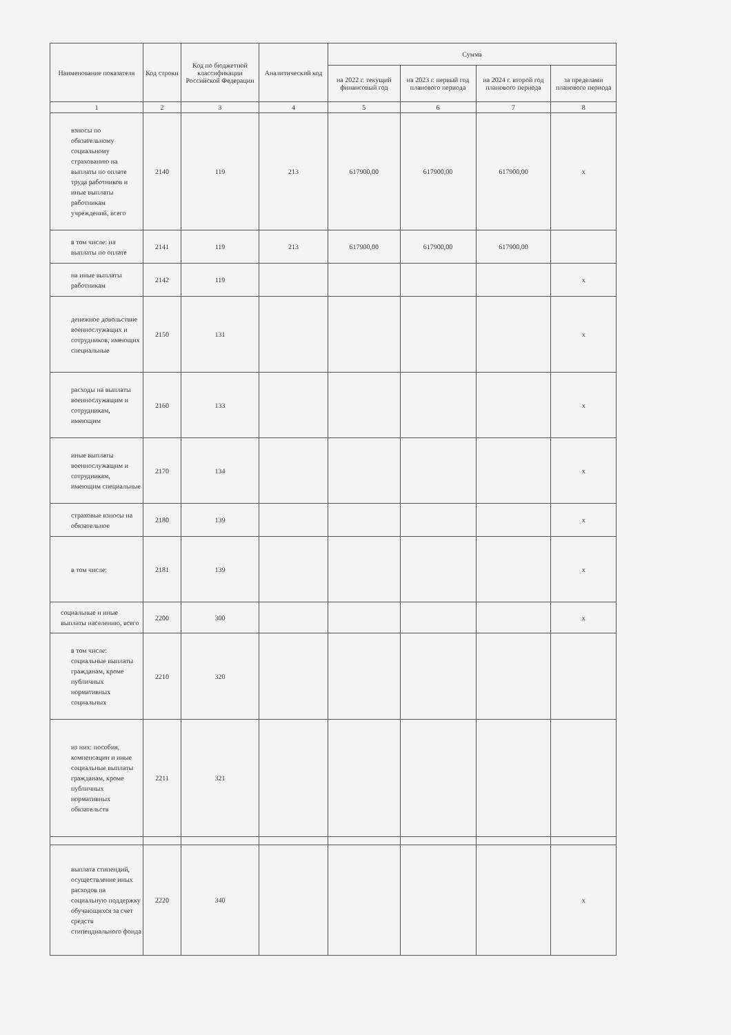| Наименование показателя | Код строки | Код по бюджетной классификации Российской Федерации | Аналитический код | Сумма | | | |
| --- | --- | --- | --- | --- | --- | --- | --- |
| | | | | на 2022 г. текущий финансовый год | на 2023 г. первый год планового периода | на 2024 г. второй год планового периода | за пределами планового периода |
| 1 | 2 | 3 | 4 | 5 | 6 | 7 | 8 |
| взносы по обязательному социальному страхованию на выплаты по оплате труда работников и иные выплаты работникам учреждений, всего | 2140 | 119 | 213 | 617900,00 | 617900,00 | 617900,00 | х |
| в том числе: на выплаты по оплате | 2141 | 119 | 213 | 617900,00 | 617900,00 | 617900,00 | |
| на иные выплаты работникам | 2142 | 119 | | | | | х |
| денежное довольствие военнослужащих и сотрудников, имеющих специальные | 2150 | 131 | | | | | х |
| расходы на выплаты военнослужащим и сотрудникам, имеющим | 2160 | 133 | | | | | х |
| иные выплаты военнослужащим и сотрудникам, имеющим специальные | 2170 | 134 | | | | | х |
| страховые взносы на обязательное | 2180 | 139 | | | | | х |
| в том числе: | 2181 | 139 | | | | | х |
| социальные и иные выплаты населению, всего | 2200 | 300 | | | | | х |
| в том числе: социальные выплаты гражданам, кроме публичных нормативных социальных | 2210 | 320 | | | | | |
| из них: пособия, компенсации и иные социальные выплаты гражданам, кроме публичных нормативных обязательств | 2211 | 321 | | | | | |
| выплата стипендий, осуществление иных расходов на социальную поддержку обучающихся за счет средств стипендиального фонда | 2220 | 340 | | | | | х |